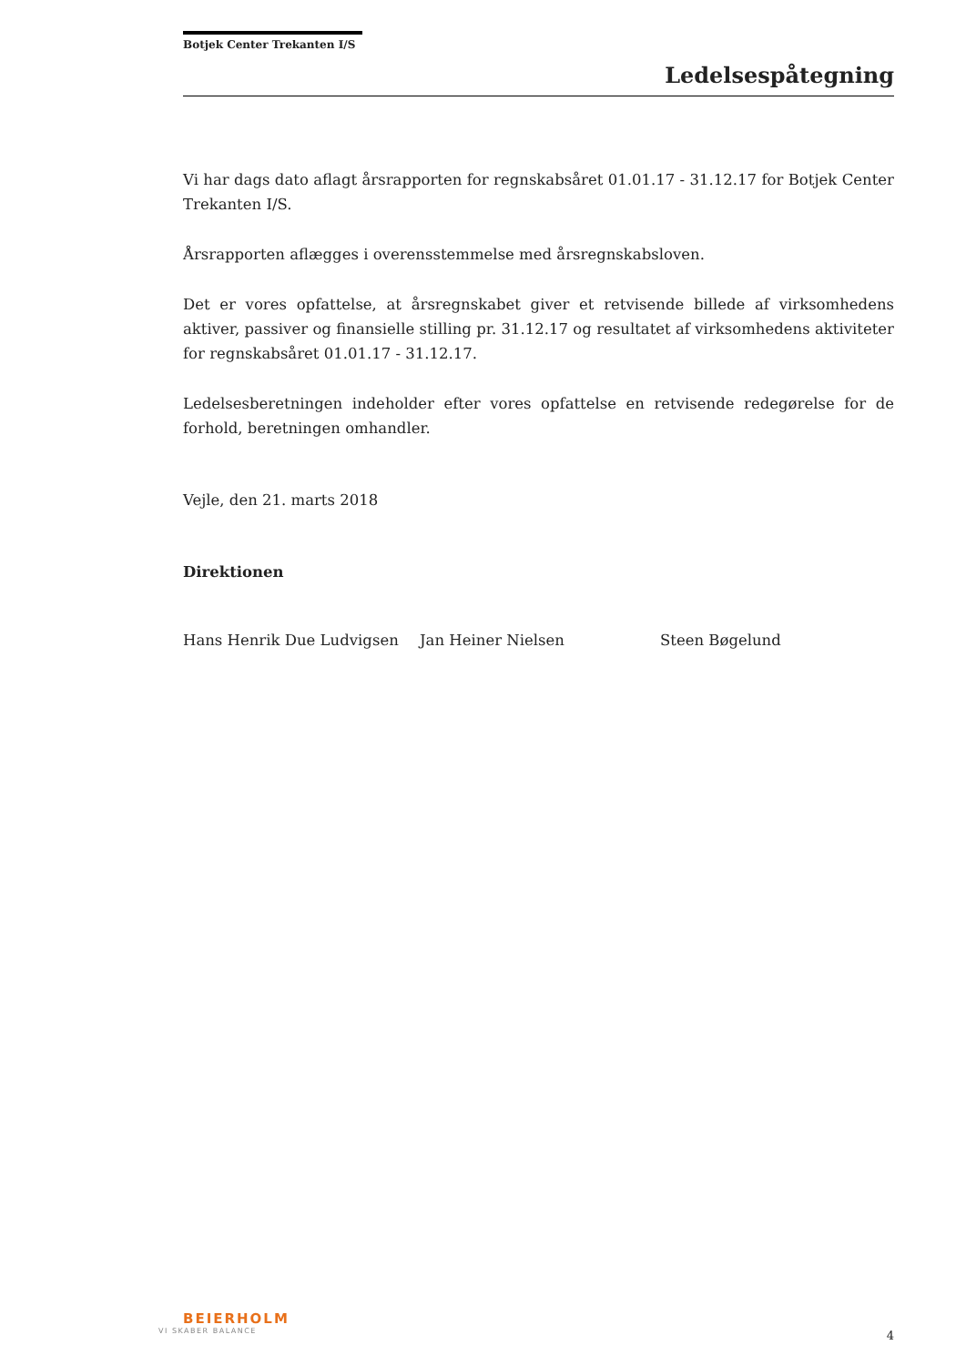Botjek Center Trekanten I/S
Ledelsespåtegning
Vi har dags dato aflagt årsrapporten for regnskabsåret 01.01.17 - 31.12.17 for Botjek Center Trekanten I/S.
Årsrapporten aflægges i overensstemmelse med årsregnskabsloven.
Det er vores opfattelse, at årsregnskabet giver et retvisende billede af virksomhedens aktiver, passiver og finansielle stilling pr. 31.12.17 og resultatet af virksomhedens aktiviteter for regn­skabsåret 01.01.17 - 31.12.17.
Ledelsesberetningen indeholder efter vores opfattelse en retvisende redegørelse for de forhold, beretningen omhandler.
Vejle, den 21. marts 2018
Direktionen
Hans Henrik Due Ludvigsen Jan Heiner Nielsen Steen Bøgelund
BEIERHOLM
VI SKABER BALANCE
4